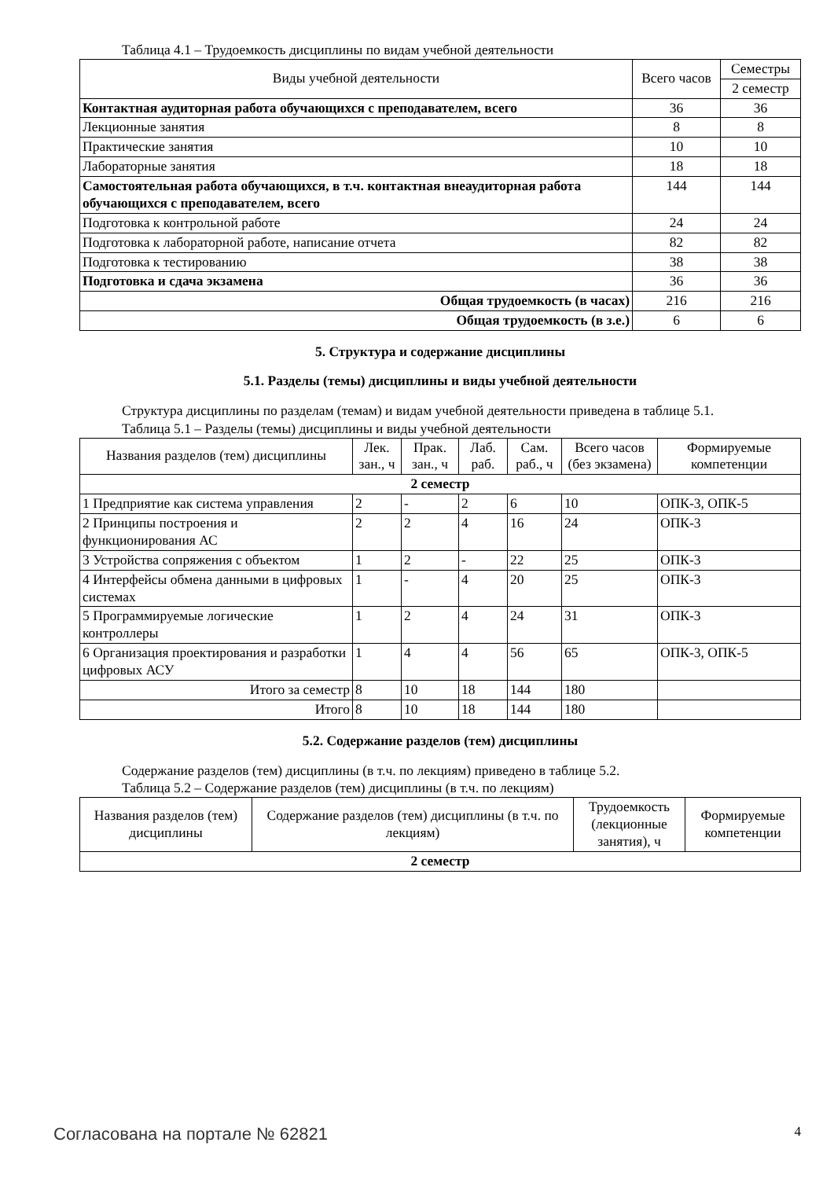Таблица 4.1 – Трудоемкость дисциплины по видам учебной деятельности
| Виды учебной деятельности | Всего часов | Семестры |
| --- | --- | --- |
| | | 2 семестр |
| Контактная аудиторная работа обучающихся с преподавателем, всего | 36 | 36 |
| Лекционные занятия | 8 | 8 |
| Практические занятия | 10 | 10 |
| Лабораторные занятия | 18 | 18 |
| Самостоятельная работа обучающихся, в т.ч. контактная внеаудиторная работа обучающихся с преподавателем, всего | 144 | 144 |
| Подготовка к контрольной работе | 24 | 24 |
| Подготовка к лабораторной работе, написание отчета | 82 | 82 |
| Подготовка к тестированию | 38 | 38 |
| Подготовка и сдача экзамена | 36 | 36 |
| Общая трудоемкость (в часах) | 216 | 216 |
| Общая трудоемкость (в з.е.) | 6 | 6 |
5. Структура и содержание дисциплины
5.1. Разделы (темы) дисциплины и виды учебной деятельности
Структура дисциплины по разделам (темам) и видам учебной деятельности приведена в таблице 5.1.
Таблица 5.1 – Разделы (темы) дисциплины и виды учебной деятельности
| Названия разделов (тем) дисциплины | Лек. зан., ч | Прак. зан., ч | Лаб. раб. | Сам. раб., ч | Всего часов (без экзамена) | Формируемые компетенции |
| --- | --- | --- | --- | --- | --- | --- |
| 2 семестр | | | | | | |
| 1 Предприятие как система управления | 2 | - | 2 | 6 | 10 | ОПК-3, ОПК-5 |
| 2 Принципы построения и функционирования АС | 2 | 2 | 4 | 16 | 24 | ОПК-3 |
| 3 Устройства сопряжения с объектом | 1 | 2 | - | 22 | 25 | ОПК-3 |
| 4 Интерфейсы обмена данными в цифровых системах | 1 | - | 4 | 20 | 25 | ОПК-3 |
| 5 Программируемые логические контроллеры | 1 | 2 | 4 | 24 | 31 | ОПК-3 |
| 6 Организация проектирования и разработки цифровых АСУ | 1 | 4 | 4 | 56 | 65 | ОПК-3, ОПК-5 |
| Итого за семестр | 8 | 10 | 18 | 144 | 180 | |
| Итого | 8 | 10 | 18 | 144 | 180 | |
5.2. Содержание разделов (тем) дисциплины
Содержание разделов (тем) дисциплины (в т.ч. по лекциям) приведено в таблице 5.2.
Таблица 5.2 – Содержание разделов (тем) дисциплины (в т.ч. по лекциям)
| Названия разделов (тем) дисциплины | Содержание разделов (тем) дисциплины (в т.ч. по лекциям) | Трудоемкость (лекционные занятия), ч | Формируемые компетенции |
| --- | --- | --- | --- |
| 2 семестр | | | |
Согласована на портале № 62821 4